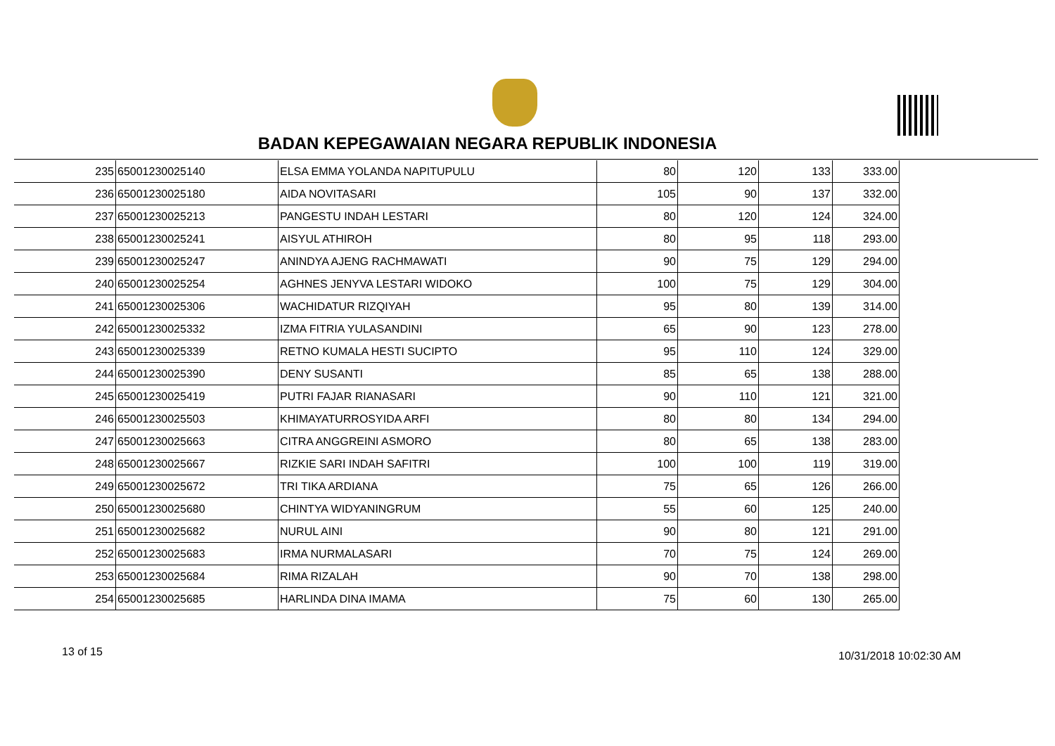BADAN KEPEGAWAIAN NEGARA REPUBLIK INDONESIA
| 235 | 65001230025140 | ELSA EMMA YOLANDA NAPITUPULU | 80 | 120 | 133 | 333.00 |
| 236 | 65001230025180 | AIDA NOVITASARI | 105 | 90 | 137 | 332.00 |
| 237 | 65001230025213 | PANGESTU INDAH LESTARI | 80 | 120 | 124 | 324.00 |
| 238 | 65001230025241 | AISYUL ATHIROH | 80 | 95 | 118 | 293.00 |
| 239 | 65001230025247 | ANINDYA AJENG RACHMAWATI | 90 | 75 | 129 | 294.00 |
| 240 | 65001230025254 | AGHNES JENYVA LESTARI WIDOKO | 100 | 75 | 129 | 304.00 |
| 241 | 65001230025306 | WACHIDATUR RIZQIYAH | 95 | 80 | 139 | 314.00 |
| 242 | 65001230025332 | IZMA FITRIA YULASANDINI | 65 | 90 | 123 | 278.00 |
| 243 | 65001230025339 | RETNO KUMALA HESTI SUCIPTO | 95 | 110 | 124 | 329.00 |
| 244 | 65001230025390 | DENY SUSANTI | 85 | 65 | 138 | 288.00 |
| 245 | 65001230025419 | PUTRI FAJAR RIANASARI | 90 | 110 | 121 | 321.00 |
| 246 | 65001230025503 | KHIMAYATURROSYIDA ARFI | 80 | 80 | 134 | 294.00 |
| 247 | 65001230025663 | CITRA ANGGREINI ASMORO | 80 | 65 | 138 | 283.00 |
| 248 | 65001230025667 | RIZKIE SARI INDAH SAFITRI | 100 | 100 | 119 | 319.00 |
| 249 | 65001230025672 | TRI TIKA ARDIANA | 75 | 65 | 126 | 266.00 |
| 250 | 65001230025680 | CHINTYA WIDYANINGRUM | 55 | 60 | 125 | 240.00 |
| 251 | 65001230025682 | NURUL AINI | 90 | 80 | 121 | 291.00 |
| 252 | 65001230025683 | IRMA NURMALASARI | 70 | 75 | 124 | 269.00 |
| 253 | 65001230025684 | RIMA RIZALAH | 90 | 70 | 138 | 298.00 |
| 254 | 65001230025685 | HARLINDA DINA IMAMA | 75 | 60 | 130 | 265.00 |
13 of 15 10/31/2018 10:02:30 AM